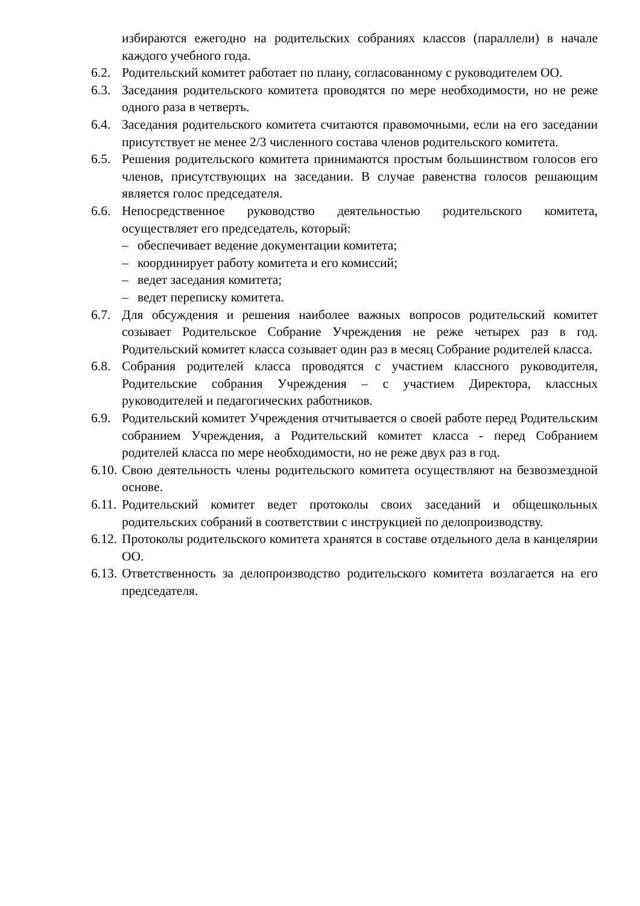избираются ежегодно на родительских собраниях классов (параллели) в начале каждого учебного года.
6.2.
Родительский комитет работает по плану, согласованному с руководителем ОО.
6.3.
Заседания родительского комитета проводятся по мере необходимости, но не реже одного раза в четверть.
6.4.
Заседания родительского комитета считаются правомочными, если на его заседании присутствует не менее 2/3 численного состава членов родительского комитета.
6.5.
Решения родительского комитета принимаются простым большинством голосов его членов, присутствующих на заседании. В случае равенства голосов решающим является голос председателя.
6.6.
Непосредственное руководство деятельностью родительского комитета, осуществляет его председатель, который:
– обеспечивает ведение документации комитета;
– координирует работу комитета и его комиссий;
– ведет заседания комитета;
– ведет переписку комитета.
6.7.
Для обсуждения и решения наиболее важных вопросов родительский комитет созывает Родительское Собрание Учреждения не реже четырех раз в год. Родительский комитет класса созывает один раз в месяц Собрание родителей класса.
6.8.
Собрания родителей класса проводятся с участием классного руководителя, Родительские собрания Учреждения – с участием Директора, классных руководителей и педагогических работников.
6.9.
Родительский комитет Учреждения отчитывается о своей работе перед Родительским собранием Учреждения, а Родительский комитет класса - перед Собранием родителей класса по мере необходимости, но не реже двух раз в год.
6.10.
Свою деятельность члены родительского комитета осуществляют на безвозмездной основе.
6.11.
Родительский комитет ведет протоколы своих заседаний и общешкольных родительских собраний в соответствии с инструкцией по делопроизводству.
6.12.
Протоколы родительского комитета хранятся в составе отдельного дела в канцелярии ОО.
6.13.
Ответственность за делопроизводство родительского комитета возлагается на его председателя.